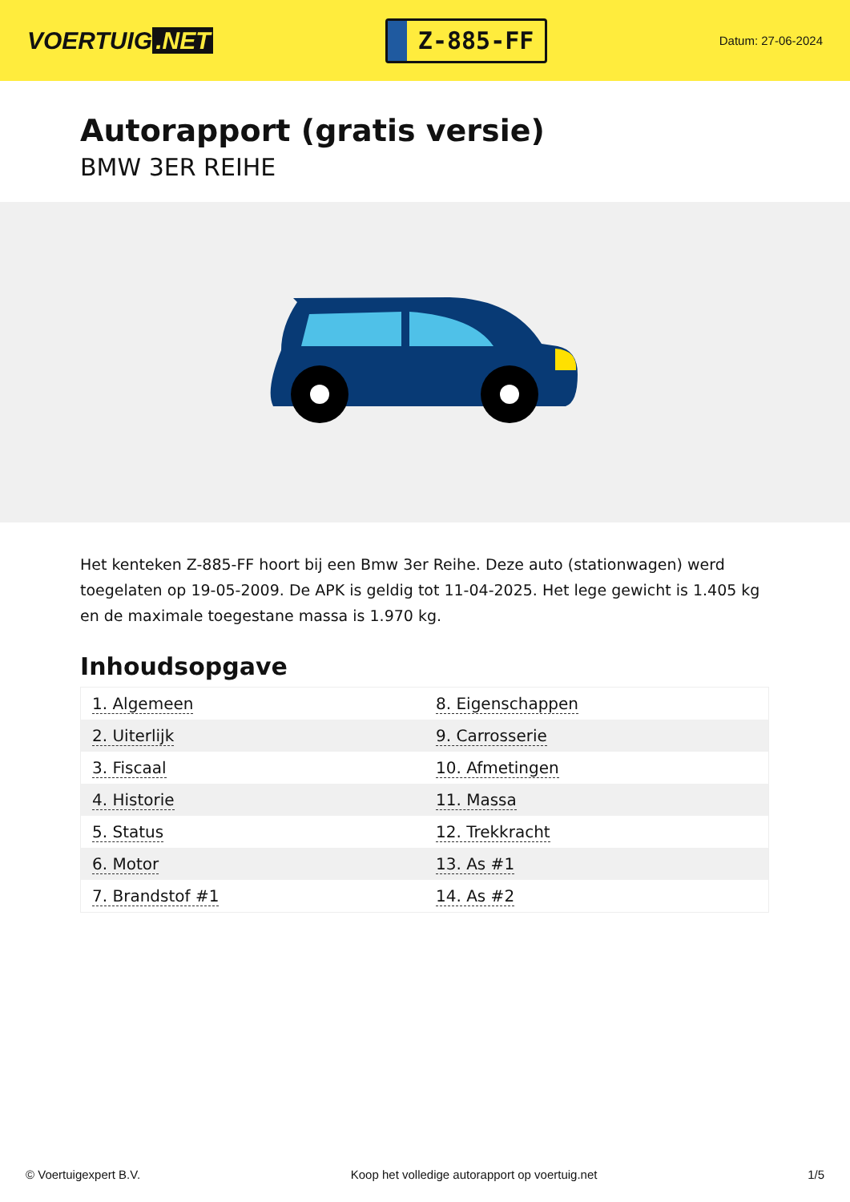VOERTUIG.NET
Z-885-FF
Datum: 27-06-2024
Autorapport (gratis versie)
BMW 3ER REIHE
Het kenteken Z-885-FF hoort bij een Bmw 3er Reihe. Deze auto (stationwagen) werd toegelaten op 19-05-2009. De APK is geldig tot 11-04-2025. Het lege gewicht is 1.405 kg en de maximale toegestane massa is 1.970 kg.
Inhoudsopgave
| 1. Algemeen | 8. Eigenschappen |
| 2. Uiterlijk | 9. Carrosserie |
| 3. Fiscaal | 10. Afmetingen |
| 4. Historie | 11. Massa |
| 5. Status | 12. Trekkracht |
| 6. Motor | 13. As #1 |
| 7. Brandstof #1 | 14. As #2 |
© Voertuigexpert B.V. Koop het volledige autorapport op voertuig.net 1/5